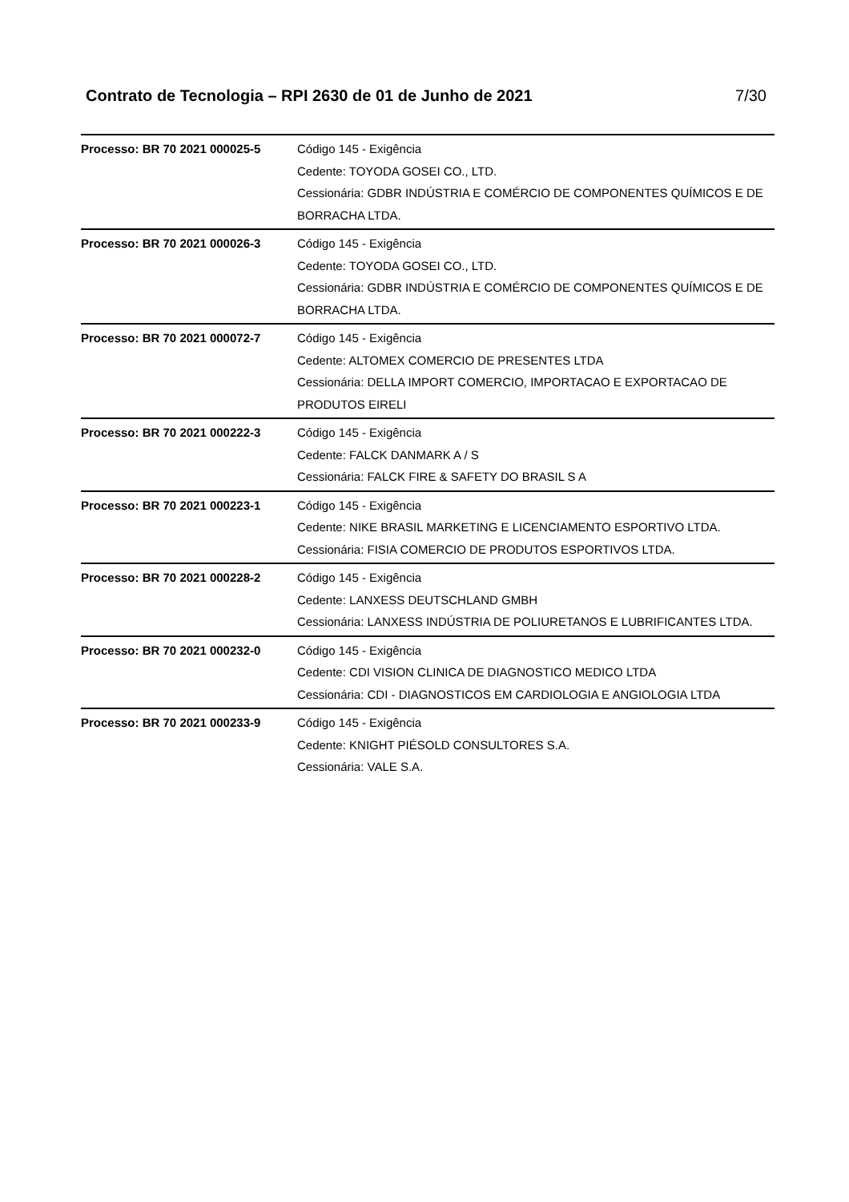Contrato de Tecnologia – RPI 2630 de 01 de Junho de 2021 7/30
| Processo: BR 70 2021 000025-5 | Código 145 - Exigência Cedente: TOYODA GOSEI CO., LTD. Cessionária: GDBR INDÚSTRIA E COMÉRCIO DE COMPONENTES QUÍMICOS E DE BORRACHA LTDA. |
| Processo: BR 70 2021 000026-3 | Código 145 - Exigência Cedente: TOYODA GOSEI CO., LTD. Cessionária: GDBR INDÚSTRIA E COMÉRCIO DE COMPONENTES QUÍMICOS E DE BORRACHA LTDA. |
| Processo: BR 70 2021 000072-7 | Código 145 - Exigência Cedente: ALTOMEX COMERCIO DE PRESENTES LTDA Cessionária: DELLA IMPORT COMERCIO, IMPORTACAO E EXPORTACAO DE PRODUTOS EIRELI |
| Processo: BR 70 2021 000222-3 | Código 145 - Exigência Cedente: FALCK DANMARK A / S Cessionária: FALCK FIRE & SAFETY DO BRASIL S A |
| Processo: BR 70 2021 000223-1 | Código 145 - Exigência Cedente: NIKE BRASIL MARKETING E LICENCIAMENTO ESPORTIVO LTDA. Cessionária: FISIA COMERCIO DE PRODUTOS ESPORTIVOS LTDA. |
| Processo: BR 70 2021 000228-2 | Código 145 - Exigência Cedente: LANXESS DEUTSCHLAND GMBH Cessionária: LANXESS INDÚSTRIA DE POLIURETANOS E LUBRIFICANTES LTDA. |
| Processo: BR 70 2021 000232-0 | Código 145 - Exigência Cedente: CDI VISION CLINICA DE DIAGNOSTICO MEDICO LTDA Cessionária: CDI - DIAGNOSTICOS EM CARDIOLOGIA E ANGIOLOGIA LTDA |
| Processo: BR 70 2021 000233-9 | Código 145 - Exigência Cedente: KNIGHT PIÉSOLD CONSULTORES S.A. Cessionária: VALE S.A. |